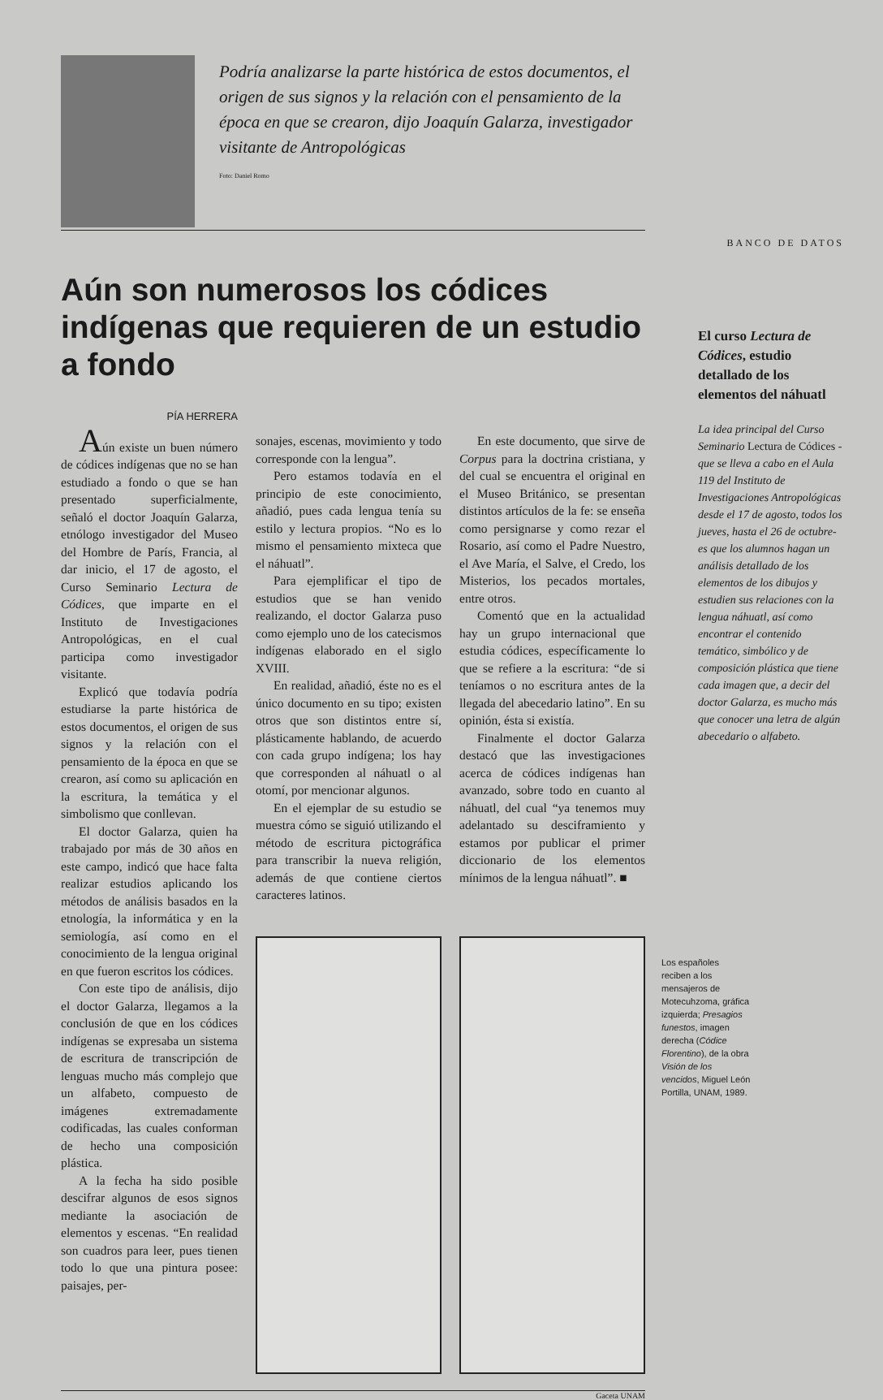Podría analizarse la parte histórica de estos documentos, el origen de sus signos y la relación con el pensamiento de la época en que se crearon, dijo Joaquín Galarza, investigador visitante de Antropológicas
Foto: Daniel Romo
Aún son numerosos los códices indígenas que requieren de un estudio a fondo
PÍA HERRERA
Aún existe un buen número de códices indígenas que no se han estudiado a fondo o que se han presentado superficialmente, señaló el doctor Joaquín Galarza, etnólogo investigador del Museo del Hombre de París, Francia, al dar inicio, el 17 de agosto, el Curso Seminario Lectura de Códices, que imparte en el Instituto de Investigaciones Antropológicas, en el cual participa como investigador visitante.
Explicó que todavía podría estudiarse la parte histórica de estos documentos, el origen de sus signos y la relación con el pensamiento de la época en que se crearon, así como su aplicación en la escritura, la temática y el simbolismo que conllevan.
El doctor Galarza, quien ha trabajado por más de 30 años en este campo, indicó que hace falta realizar estudios aplicando los métodos de análisis basados en la etnología, la informática y en la semiología, así como en el conocimiento de la lengua original en que fueron escritos los códices.
Con este tipo de análisis, dijo el doctor Galarza, llegamos a la conclusión de que en los códices indígenas se expresaba un sistema de escritura de transcripción de lenguas mucho más complejo que un alfabeto, compuesto de imágenes extremadamente codificadas, las cuales conforman de hecho una composición plástica.
A la fecha ha sido posible descifrar algunos de esos signos mediante la asociación de elementos y escenas. “En realidad son cuadros para leer, pues tienen todo lo que una pintura posee: paisajes, per-
sonajes, escenas, movimiento y todo corresponde con la lengua”.
Pero estamos todavía en el principio de este conocimiento, añadió, pues cada lengua tenía su estilo y lectura propios. “No es lo mismo el pensamiento mixteca que el náhuatl”.
Para ejemplificar el tipo de estudios que se han venido realizando, el doctor Galarza puso como ejemplo uno de los catecismos indígenas elaborado en el siglo XVIII.
En realidad, añadió, éste no es el único documento en su tipo; existen otros que son distintos entre sí, plásticamente hablando, de acuerdo con cada grupo indígena; los hay que corresponden al náhuatl o al otomí, por mencionar algunos.
En el ejemplar de su estudio se muestra cómo se siguió utilizando el método de escritura pictográfica para transcribir la nueva religión, además de que contiene ciertos caracteres latinos.
En este documento, que sirve de Corpus para la doctrina cristiana, y del cual se encuentra el original en el Museo Británico, se presentan distintos artículos de la fe: se enseña como persignarse y como rezar el Rosario, así como el Padre Nuestro, el Ave María, el Salve, el Credo, los Misterios, los pecados mortales, entre otros.
Comentó que en la actualidad hay un grupo internacional que estudia códices, específicamente lo que se refiere a la escritura: “de si teníamos o no escritura antes de la llegada del abecedario latino”. En su opinión, ésta si existía.
Finalmente el doctor Galarza destacó que las investigaciones acerca de códices indígenas han avanzado, sobre todo en cuanto al náhuatl, del cual “ya tenemos muy adelantado su desciframiento y estamos por publicar el primer diccionario de los elementos mínimos de la lengua náhuatl”. ■
Gaceta UNAM
BANCO DE DATOS
El curso Lectura de Códices, estudio detallado de los elementos del náhuatl
La idea principal del Curso Seminario Lectura de Códices -que se lleva a cabo en el Aula 119 del Instituto de Investigaciones Antropológicas desde el 17 de agosto, todos los jueves, hasta el 26 de octubre- es que los alumnos hagan un análisis detallado de los elementos de los dibujos y estudien sus relaciones con la lengua náhuatl, así como encontrar el contenido temático, simbólico y de composición plástica que tiene cada imagen que, a decir del doctor Galarza, es mucho más que conocer una letra de algún abecedario o alfabeto.
Los españoles reciben a los mensajeros de Motecuhzoma, gráfica izquierda; Presagios funestos, imagen derecha (Códice Florentino), de la obra Visión de los vencidos, Miguel León Portilla, UNAM, 1989.